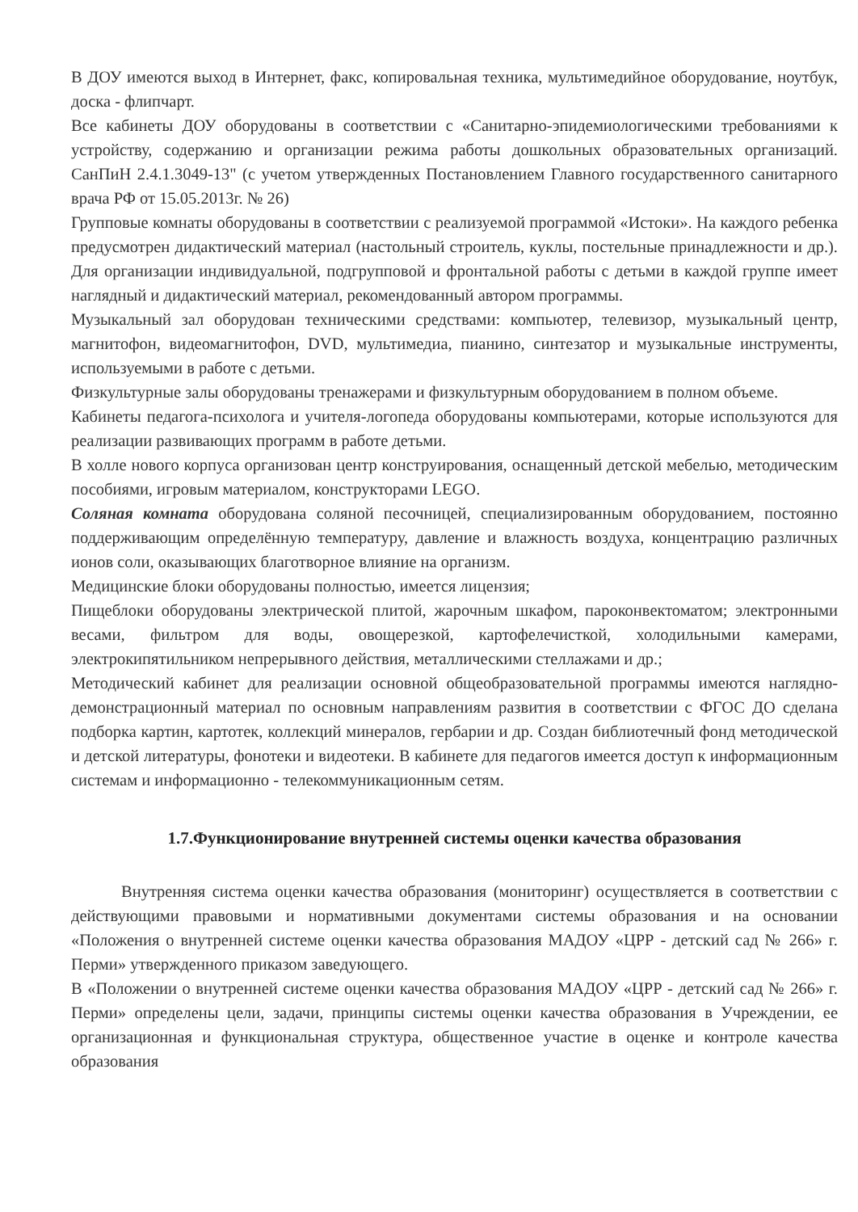В ДОУ имеются выход в Интернет, факс, копировальная техника, мультимедийное оборудование, ноутбук, доска - флипчарт.
Все кабинеты ДОУ оборудованы в соответствии с «Санитарно-эпидемиологическими требованиями к устройству, содержанию и организации режима работы дошкольных образовательных организаций. СанПиН 2.4.1.3049-13" (с учетом утвержденных Постановлением Главного государственного санитарного врача РФ от 15.05.2013г. № 26)
Групповые комнаты оборудованы в соответствии с реализуемой программой «Истоки». На каждого ребенка предусмотрен дидактический материал (настольный строитель, куклы, постельные принадлежности и др.). Для организации индивидуальной, подгрупповой и фронтальной работы с детьми в каждой группе имеет наглядный и дидактический материал, рекомендованный автором программы.
Музыкальный зал оборудован техническими средствами: компьютер, телевизор, музыкальный центр, магнитофон, видеомагнитофон, DVD, мультимедиа, пианино, синтезатор и музыкальные инструменты, используемыми в работе с детьми.
Физкультурные залы оборудованы тренажерами и физкультурным оборудованием в полном объеме.
Кабинеты педагога-психолога и учителя-логопеда оборудованы компьютерами, которые используются для реализации развивающих программ в работе детьми.
В холле нового корпуса организован центр конструирования, оснащенный детской мебелью, методическим пособиями, игровым материалом, конструкторами LEGO.
Соляная комната оборудована соляной песочницей, специализированным оборудованием, постоянно поддерживающим определённую температуру, давление и влажность воздуха, концентрацию различных ионов соли, оказывающих благотворное влияние на организм.
Медицинские блоки оборудованы полностью, имеется лицензия;
Пищеблоки оборудованы электрической плитой, жарочным шкафом, пароконвектоматом; электронными весами, фильтром для воды, овощерезкой, картофелечисткой, холодильными камерами, электрокипятильником непрерывного действия, металлическими стеллажами и др.;
Методический кабинет для реализации основной общеобразовательной программы имеются наглядно-демонстрационный материал по основным направлениям развития в соответствии с ФГОС ДО сделана подборка картин, картотек, коллекций минералов, гербарии и др. Создан библиотечный фонд методической и детской литературы, фонотеки и видеотеки. В кабинете для педагогов имеется доступ к информационным системам и информационно - телекоммуникационным сетям.
1.7.Функционирование внутренней системы оценки качества образования
Внутренняя система оценки качества образования (мониторинг) осуществляется в соответствии с действующими правовыми и нормативными документами системы образования и на основании «Положения о внутренней системе оценки качества образования МАДОУ «ЦРР - детский сад № 266» г. Перми» утвержденного приказом заведующего.
В «Положении о внутренней системе оценки качества образования МАДОУ «ЦРР - детский сад № 266» г. Перми» определены цели, задачи, принципы системы оценки качества образования в Учреждении, ее организационная и функциональная структура, общественное участие в оценке и контроле качества образования